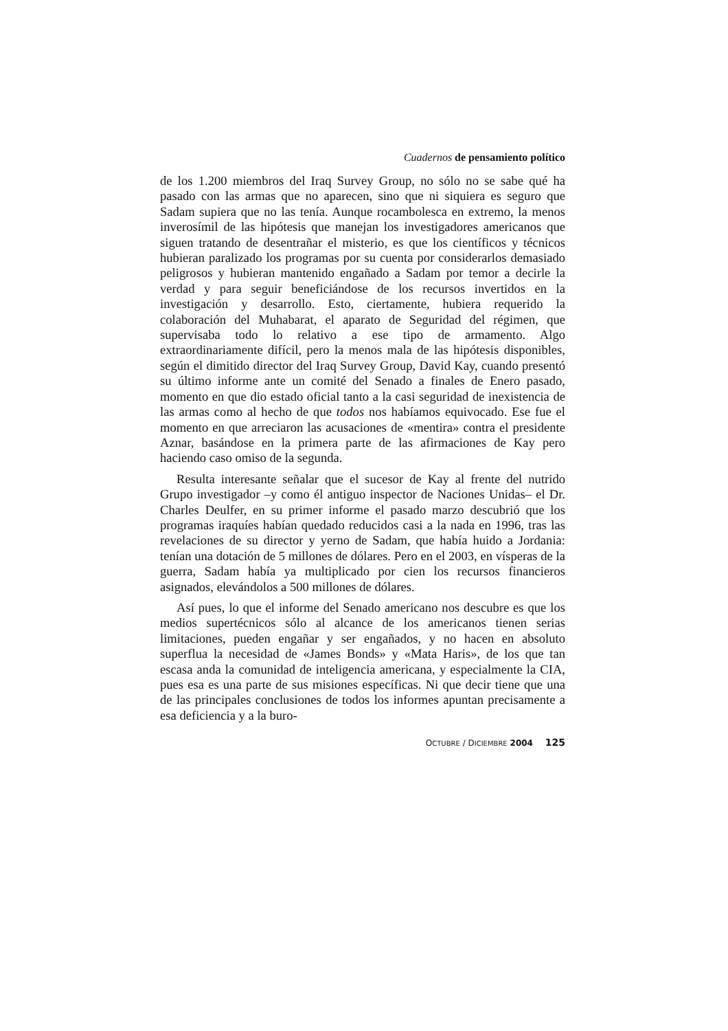Cuadernos de pensamiento político
de los 1.200 miembros del Iraq Survey Group, no sólo no se sabe qué ha pasado con las armas que no aparecen, sino que ni siquiera es seguro que Sadam supiera que no las tenía. Aunque rocambolesca en extremo, la menos inverosímil de las hipótesis que manejan los investigadores americanos que siguen tratando de desentrañar el misterio, es que los científicos y técnicos hubieran paralizado los programas por su cuenta por considerarlos demasiado peligrosos y hubieran mantenido engañado a Sadam por temor a decirle la verdad y para seguir beneficiándose de los recursos invertidos en la investigación y desarrollo. Esto, ciertamente, hubiera requerido la colaboración del Muhabarat, el aparato de Seguridad del régimen, que supervisaba todo lo relativo a ese tipo de armamento. Algo extraordinariamente difícil, pero la menos mala de las hipótesis disponibles, según el dimitido director del Iraq Survey Group, David Kay, cuando presentó su último informe ante un comité del Senado a finales de Enero pasado, momento en que dio estado oficial tanto a la casi seguridad de inexistencia de las armas como al hecho de que todos nos habíamos equivocado. Ese fue el momento en que arreciaron las acusaciones de «mentira» contra el presidente Aznar, basándose en la primera parte de las afirmaciones de Kay pero haciendo caso omiso de la segunda.
Resulta interesante señalar que el sucesor de Kay al frente del nutrido Grupo investigador –y como él antiguo inspector de Naciones Unidas– el Dr. Charles Deulfer, en su primer informe el pasado marzo descubrió que los programas iraquíes habían quedado reducidos casi a la nada en 1996, tras las revelaciones de su director y yerno de Sadam, que había huido a Jordania: tenían una dotación de 5 millones de dólares. Pero en el 2003, en vísperas de la guerra, Sadam había ya multiplicado por cien los recursos financieros asignados, elevándolos a 500 millones de dólares.
Así pues, lo que el informe del Senado americano nos descubre es que los medios supertécnicos sólo al alcance de los americanos tienen serias limitaciones, pueden engañar y ser engañados, y no hacen en absoluto superflua la necesidad de «James Bonds» y «Mata Haris», de los que tan escasa anda la comunidad de inteligencia americana, y especialmente la CIA, pues esa es una parte de sus misiones específicas. Ni que decir tiene que una de las principales conclusiones de todos los informes apuntan precisamente a esa deficiencia y a la buro-
OCTUBRE / DICIEMBRE 2004 125